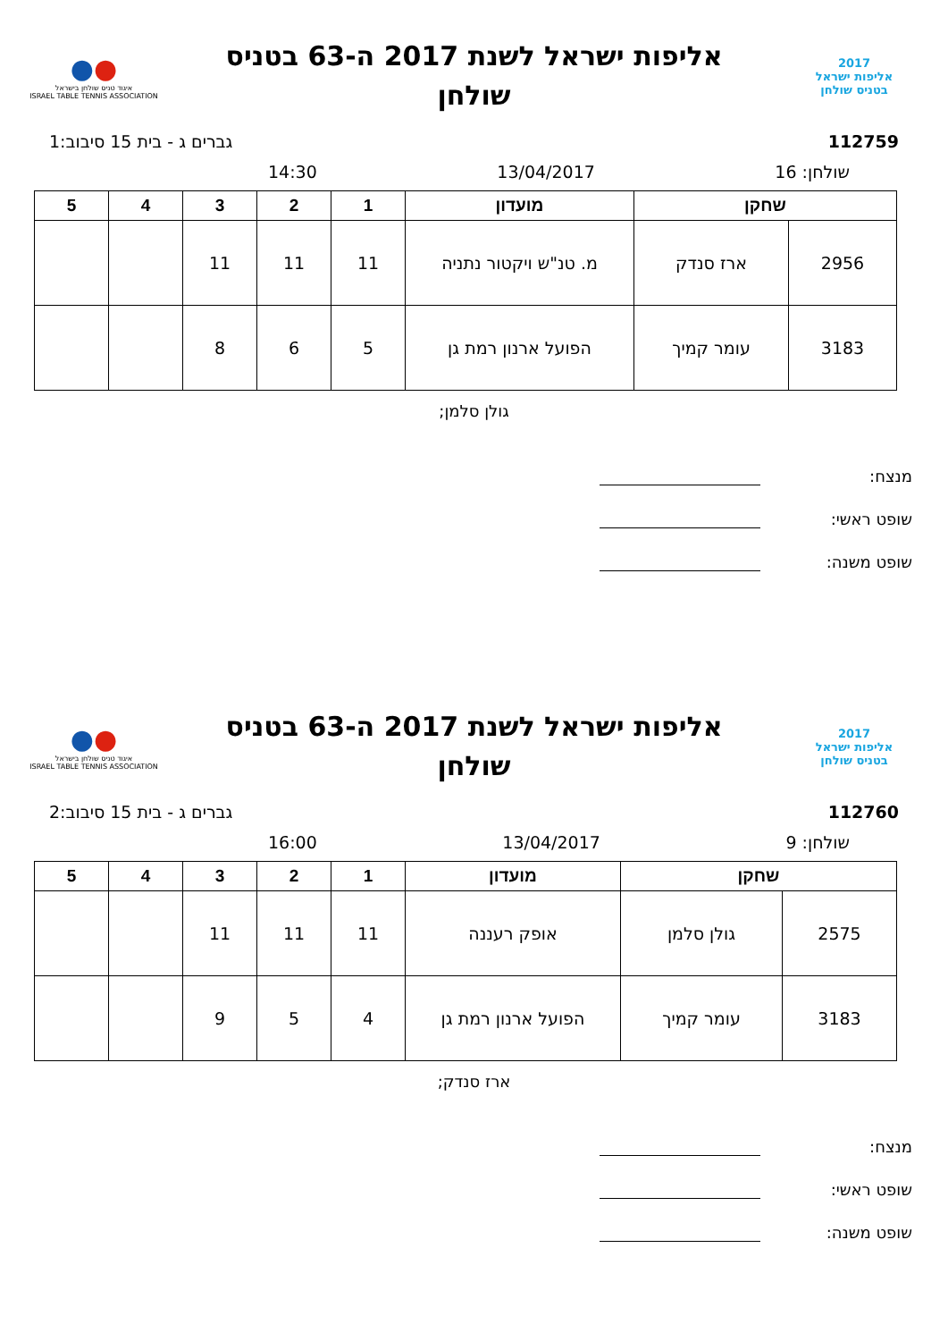2017
אליפות ישראל
בטניס שולחן
אליפות ישראל לשנת 2017 ה-63 בטניס
שולחן
●●
איגוד טניס שולחן בישראל
ISRAEL TABLE TENNIS ASSOCIATION
112759 גברים ג - בית 15 סיבוב:1
שולחן: 16 13/04/2017 14:30
| שחקן | | מועדון | 1 | 2 | 3 | 4 | 5 |
| --- | --- | --- | --- | --- | --- | --- | --- |
| 2956 | ארז סנדק | מ. טנ"ש ויקטור נתניה | 11 | 11 | 11 | | |
| 3183 | עומר קמיך | הפועל ארנון רמת גן | 5 | 6 | 8 | | |
גולן סלמן;
מנצח:
שופט ראשי:
שופט משנה:
2017
אליפות ישראל
בטניס שולחן
אליפות ישראל לשנת 2017 ה-63 בטניס
שולחן
●●
איגוד טניס שולחן בישראל
ISRAEL TABLE TENNIS ASSOCIATION
112760 גברים ג - בית 15 סיבוב:2
שולחן: 9 13/04/2017 16:00
| שחקן | | מועדון | 1 | 2 | 3 | 4 | 5 |
| --- | --- | --- | --- | --- | --- | --- | --- |
| 2575 | גולן סלמן | אופק רעננה | 11 | 11 | 11 | | |
| 3183 | עומר קמיך | הפועל ארנון רמת גן | 4 | 5 | 9 | | |
ארז סנדק;
מנצח:
שופט ראשי:
שופט משנה: